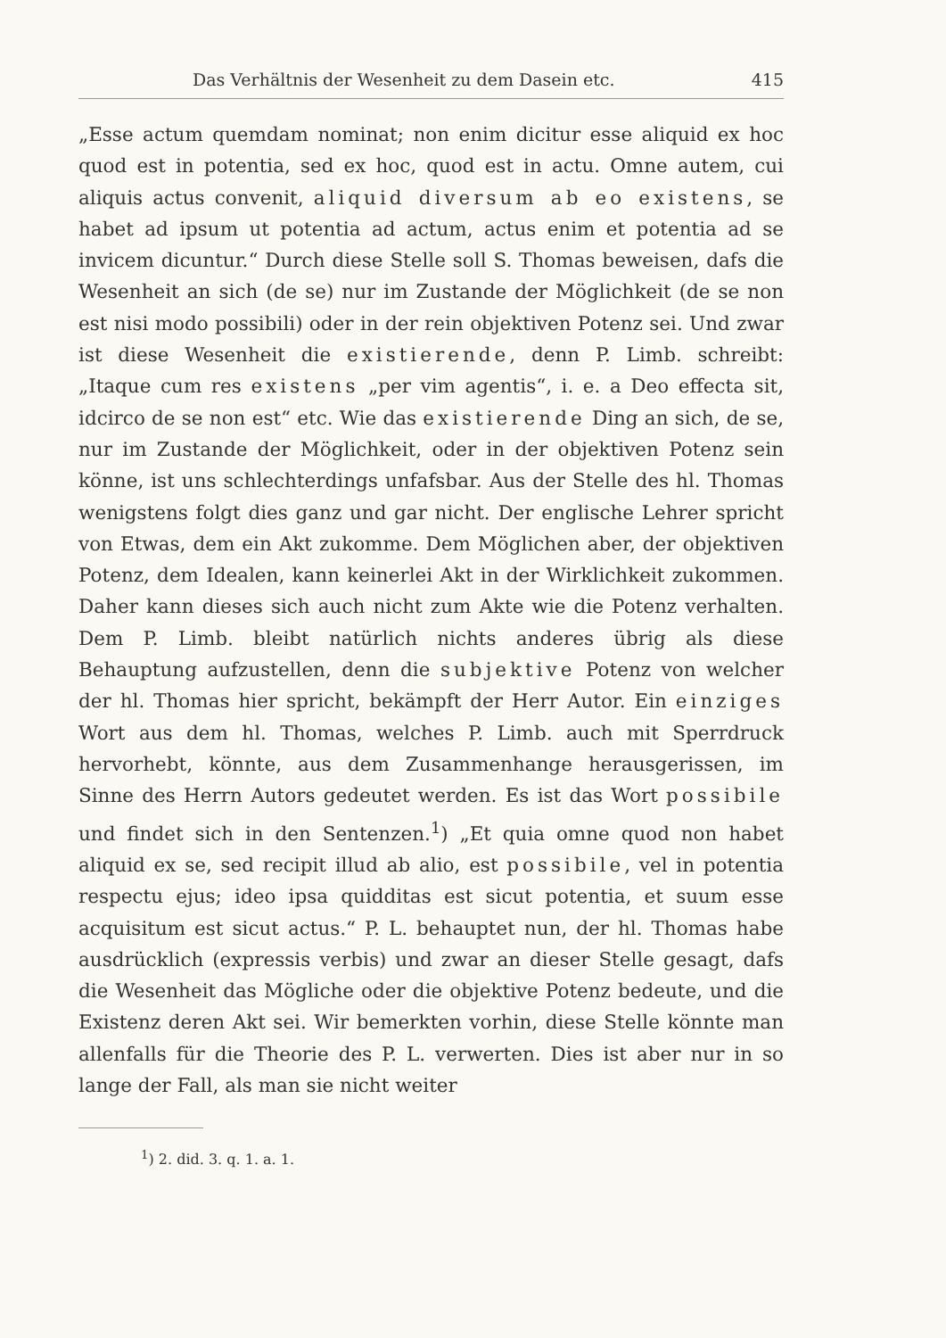Das Verhältnis der Wesenheit zu dem Dasein etc. 415
„Esse actum quemdam nominat; non enim dicitur esse aliquid ex hoc quod est in potentia, sed ex hoc, quod est in actu. Omne autem, cui aliquis actus convenit, aliquid diversum ab eo existens, se habet ad ipsum ut potentia ad actum, actus enim et potentia ad se invicem dicuntur.“ Durch diese Stelle soll S. Thomas beweisen, dafs die Wesenheit an sich (de se) nur im Zustande der Möglichkeit (de se non est nisi modo possibili) oder in der rein objektiven Potenz sei. Und zwar ist diese Wesenheit die existierende, denn P. Limb. schreibt: „Itaque cum res existens „per vim agentis“, i. e. a Deo effecta sit, idcirco de se non est“ etc. Wie das existierende Ding an sich, de se, nur im Zustande der Möglichkeit, oder in der objektiven Potenz sein könne, ist uns schlechterdings unfafsbar. Aus der Stelle des hl. Thomas wenigstens folgt dies ganz und gar nicht. Der englische Lehrer spricht von Etwas, dem ein Akt zukomme. Dem Möglichen aber, der objektiven Potenz, dem Idealen, kann keinerlei Akt in der Wirklichkeit zukommen. Daher kann dieses sich auch nicht zum Akte wie die Potenz verhalten. Dem P. Limb. bleibt natürlich nichts anderes übrig als diese Behauptung aufzustellen, denn die subjektive Potenz von welcher der hl. Thomas hier spricht, bekämpft der Herr Autor. Ein einziges Wort aus dem hl. Thomas, welches P. Limb. auch mit Sperrdruck hervorhebt, könnte, aus dem Zusammenhange herausgerissen, im Sinne des Herrn Autors gedeutet werden. Es ist das Wort possibile und findet sich in den Sentenzen.<sup>1</sup>) „Et quia omne quod non habet aliquid ex se, sed recipit illud ab alio, est possibile, vel in potentia respectu ejus; ideo ipsa quidditas est sicut potentia, et suum esse acquisitum est sicut actus.“ P. L. behauptet nun, der hl. Thomas habe ausdrücklich (expressis verbis) und zwar an dieser Stelle gesagt, dafs die Wesenheit das Mögliche oder die objektive Potenz bedeute, und die Existenz deren Akt sei. Wir bemerkten vorhin, diese Stelle könnte man allenfalls für die Theorie des P. L. verwerten. Dies ist aber nur in so lange der Fall, als man sie nicht weiter
<sup>1</sup>) 2. did. 3. q. 1. a. 1.